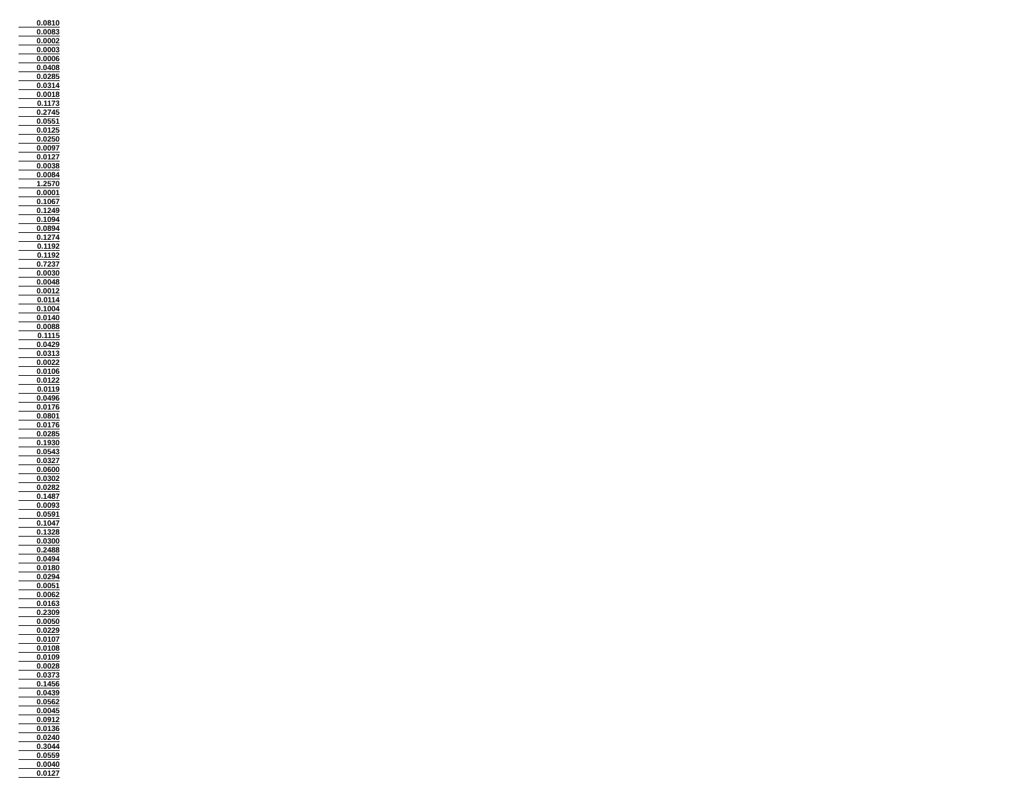| 0.0810 |
| 0.0083 |
| 0.0002 |
| 0.0003 |
| 0.0006 |
| 0.0408 |
| 0.0285 |
| 0.0314 |
| 0.0018 |
| 0.1173 |
| 0.2745 |
| 0.0551 |
| 0.0125 |
| 0.0250 |
| 0.0097 |
| 0.0127 |
| 0.0038 |
| 0.0084 |
| 1.2570 |
| 0.0001 |
| 0.1067 |
| 0.1249 |
| 0.1094 |
| 0.0894 |
| 0.1274 |
| 0.1192 |
| 0.1192 |
| 0.7237 |
| 0.0030 |
| 0.0048 |
| 0.0012 |
| 0.0114 |
| 0.1004 |
| 0.0140 |
| 0.0088 |
| 0.1115 |
| 0.0429 |
| 0.0313 |
| 0.0022 |
| 0.0106 |
| 0.0122 |
| 0.0119 |
| 0.0496 |
| 0.0176 |
| 0.0801 |
| 0.0176 |
| 0.0285 |
| 0.1930 |
| 0.0543 |
| 0.0327 |
| 0.0600 |
| 0.0302 |
| 0.0282 |
| 0.1487 |
| 0.0093 |
| 0.0591 |
| 0.1047 |
| 0.1328 |
| 0.0300 |
| 0.2488 |
| 0.0494 |
| 0.0180 |
| 0.0294 |
| 0.0051 |
| 0.0062 |
| 0.0163 |
| 0.2309 |
| 0.0050 |
| 0.0229 |
| 0.0107 |
| 0.0108 |
| 0.0109 |
| 0.0028 |
| 0.0373 |
| 0.1456 |
| 0.0439 |
| 0.0562 |
| 0.0045 |
| 0.0912 |
| 0.0136 |
| 0.0240 |
| 0.3044 |
| 0.0559 |
| 0.0040 |
| 0.0127 |